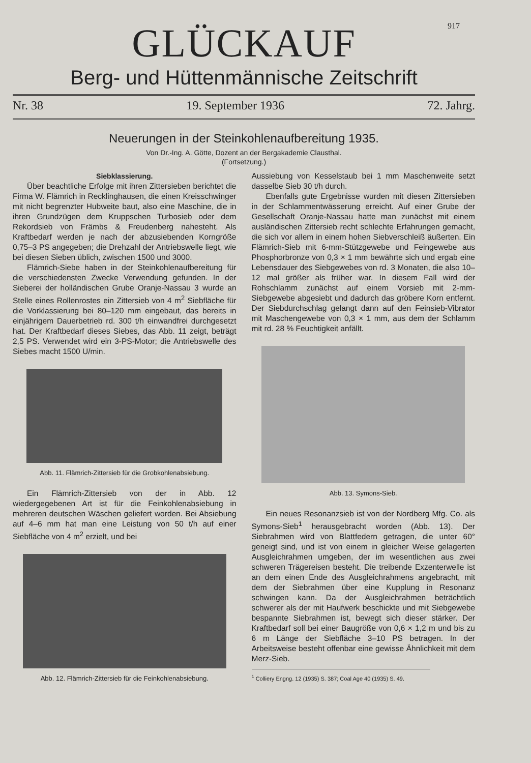917
GLÜCKAUF
Berg- und Hüttenmännische Zeitschrift
Nr. 38 19. September 1936 72. Jahrg.
Neuerungen in der Steinkohlenaufbereitung 1935.
Von Dr.-Ing. A. Götte, Dozent an der Bergakademie Clausthal.
(Fortsetzung.)
Siebklassierung.
Über beachtliche Erfolge mit ihren Zittersieben berichtet die Firma W. Flämrich in Recklinghausen, die einen Kreisschwinger mit nicht begrenzter Hubweite baut, also eine Maschine, die in ihren Grundzügen dem Kruppschen Turbosieb oder dem Rekordsieb von Främbs & Freudenberg nahesteht. Als Kraftbedarf werden je nach der abzusiebenden Korngröße 0,75–3 PS angegeben; die Drehzahl der Antriebswelle liegt, wie bei diesen Sieben üblich, zwischen 1500 und 3000.
Flämrich-Siebe haben in der Steinkohlenaufbereitung für die verschiedensten Zwecke Verwendung gefunden. In der Sieberei der holländischen Grube Oranje-Nassau 3 wurde an Stelle eines Rollenrostes ein Zittersieb von 4 m<sup>2</sup> Siebfläche für die Vorklassierung bei 80–120 mm eingebaut, das bereits in einjährigem Dauerbetrieb rd. 300 t/h einwandfrei durchgesetzt hat. Der Kraftbedarf dieses Siebes, das Abb. 11 zeigt, beträgt 2,5 PS. Verwendet wird ein 3-PS-Motor; die Antriebswelle des Siebes macht 1500 U/min.
Abb. 11. Flämrich-Zittersieb für die Grobkohlenabsiebung.
Ein Flämrich-Zittersieb von der in Abb. 12 wiedergegebenen Art ist für die Feinkohlenabsiebung in mehreren deutschen Wäschen geliefert worden. Bei Absiebung auf 4–6 mm hat man eine Leistung von 50 t/h auf einer Siebfläche von 4 m<sup>2</sup> erzielt, und bei
Abb. 12. Flämrich-Zittersieb für die Feinkohlenabsiebung.
Aussiebung von Kesselstaub bei 1 mm Maschenweite setzt dasselbe Sieb 30 t/h durch.
Ebenfalls gute Ergebnisse wurden mit diesen Zittersieben in der Schlammentwässerung erreicht. Auf einer Grube der Gesellschaft Oranje-Nassau hatte man zunächst mit einem ausländischen Zittersieb recht schlechte Erfahrungen gemacht, die sich vor allem in einem hohen Siebverschleiß äußerten. Ein Flämrich-Sieb mit 6-mm-Stützgewebe und Feingewebe aus Phosphorbronze von 0,3 × 1 mm bewährte sich und ergab eine Lebensdauer des Siebgewebes von rd. 3 Monaten, die also 10–12 mal größer als früher war. In diesem Fall wird der Rohschlamm zunächst auf einem Vorsieb mit 2-mm-Siebgewebe abgesiebt und dadurch das gröbere Korn entfernt. Der Siebdurchschlag gelangt dann auf den Feinsieb-Vibrator mit Maschengewebe von 0,3 × 1 mm, aus dem der Schlamm mit rd. 28 % Feuchtigkeit anfällt.
Abb. 13. Symons-Sieb.
Ein neues Resonanzsieb ist von der Nordberg Mfg. Co. als Symons-Sieb<sup>1</sup> herausgebracht worden (Abb. 13). Der Siebrahmen wird von Blattfedern getragen, die unter 60° geneigt sind, und ist von einem in gleicher Weise gelagerten Ausgleichrahmen umgeben, der im wesentlichen aus zwei schweren Trägereisen besteht. Die treibende Exzenterwelle ist an dem einen Ende des Ausgleichrahmens angebracht, mit dem der Siebrahmen über eine Kupplung in Resonanz schwingen kann. Da der Ausgleichrahmen beträchtlich schwerer als der mit Haufwerk beschickte und mit Siebgewebe bespannte Siebrahmen ist, bewegt sich dieser stärker. Der Kraftbedarf soll bei einer Baugröße von 0,6 × 1,2 m und bis zu 6 m Länge der Siebfläche 3–10 PS betragen. In der Arbeitsweise besteht offenbar eine gewisse Ähnlichkeit mit dem Merz-Sieb.
<sup>1</sup> Colliery Engng. 12 (1935) S. 387; Coal Age 40 (1935) S. 49.